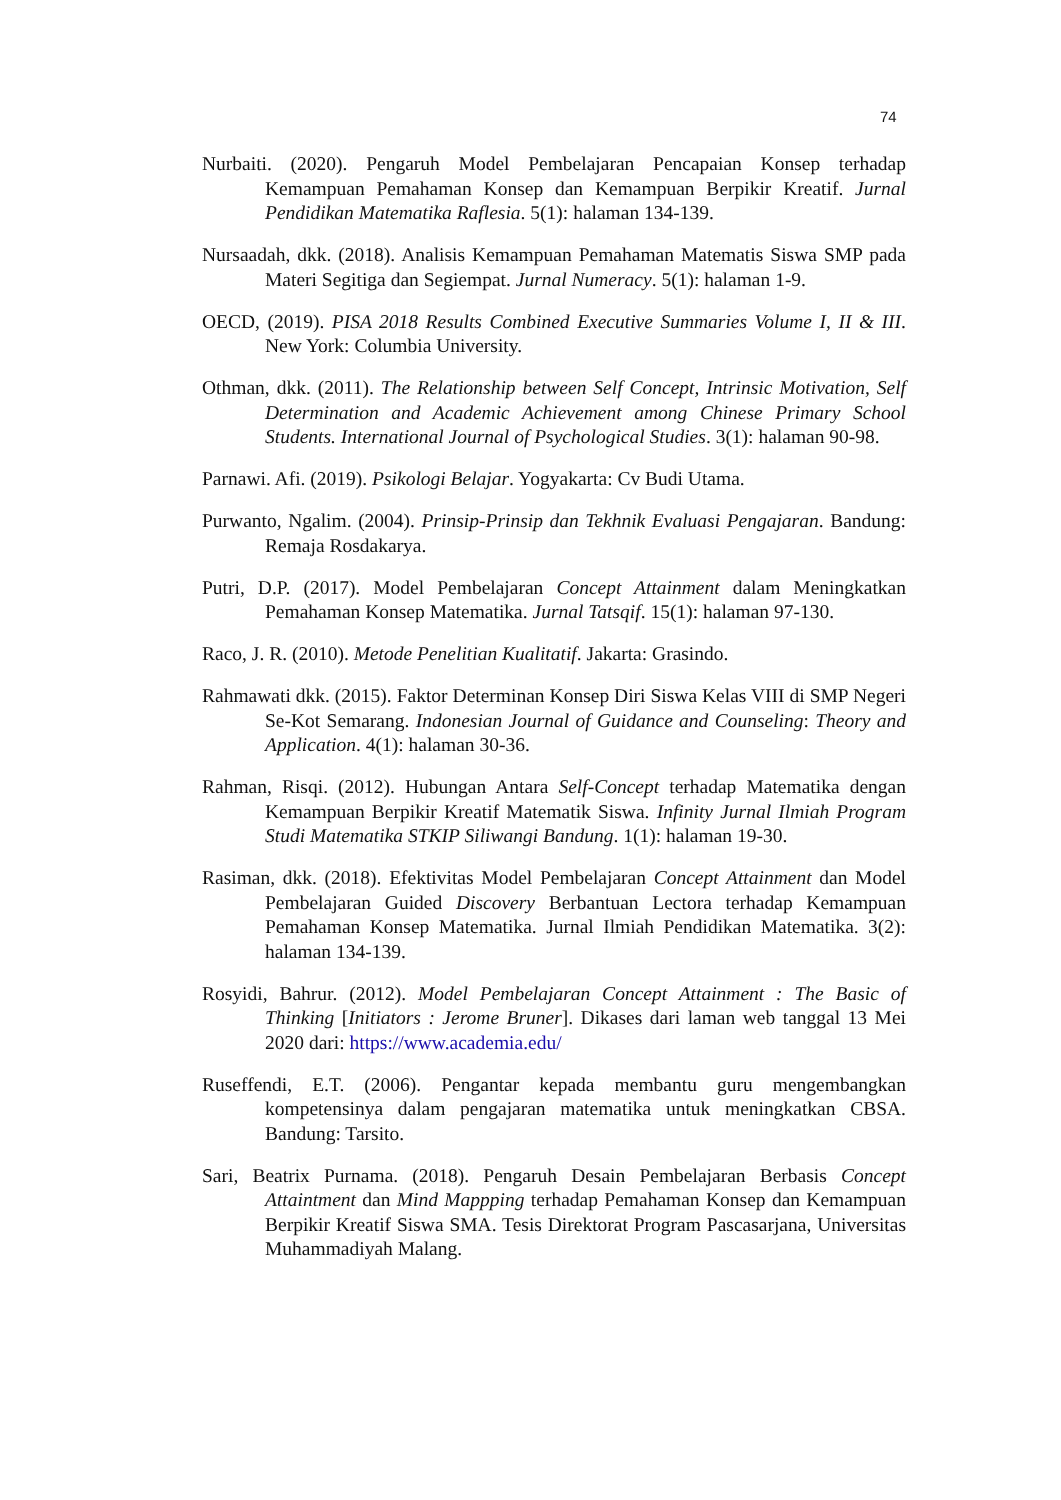74
Nurbaiti. (2020). Pengaruh Model Pembelajaran Pencapaian Konsep terhadap Kemampuan Pemahaman Konsep dan Kemampuan Berpikir Kreatif. Jurnal Pendidikan Matematika Raflesia. 5(1): halaman 134-139.
Nursaadah, dkk. (2018). Analisis Kemampuan Pemahaman Matematis Siswa SMP pada Materi Segitiga dan Segiempat. Jurnal Numeracy. 5(1): halaman 1-9.
OECD, (2019). PISA 2018 Results Combined Executive Summaries Volume I, II & III. New York: Columbia University.
Othman, dkk. (2011). The Relationship between Self Concept, Intrinsic Motivation, Self Determination and Academic Achievement among Chinese Primary School Students. International Journal of Psychological Studies. 3(1): halaman 90-98.
Parnawi. Afi. (2019). Psikologi Belajar. Yogyakarta: Cv Budi Utama.
Purwanto, Ngalim. (2004). Prinsip-Prinsip dan Tekhnik Evaluasi Pengajaran. Bandung: Remaja Rosdakarya.
Putri, D.P. (2017). Model Pembelajaran Concept Attainment dalam Meningkatkan Pemahaman Konsep Matematika. Jurnal Tatsqif. 15(1): halaman 97-130.
Raco, J. R. (2010). Metode Penelitian Kualitatif. Jakarta: Grasindo.
Rahmawati dkk. (2015). Faktor Determinan Konsep Diri Siswa Kelas VIII di SMP Negeri Se-Kot Semarang. Indonesian Journal of Guidance and Counseling: Theory and Application. 4(1): halaman 30-36.
Rahman, Risqi. (2012). Hubungan Antara Self-Concept terhadap Matematika dengan Kemampuan Berpikir Kreatif Matematik Siswa. Infinity Jurnal Ilmiah Program Studi Matematika STKIP Siliwangi Bandung. 1(1): halaman 19-30.
Rasiman, dkk. (2018). Efektivitas Model Pembelajaran Concept Attainment dan Model Pembelajaran Guided Discovery Berbantuan Lectora terhadap Kemampuan Pemahaman Konsep Matematika. Jurnal Ilmiah Pendidikan Matematika. 3(2): halaman 134-139.
Rosyidi, Bahrur. (2012). Model Pembelajaran Concept Attainment : The Basic of Thinking [Initiators : Jerome Bruner]. Dikases dari laman web tanggal 13 Mei 2020 dari: https://www.academia.edu/
Ruseffendi, E.T. (2006). Pengantar kepada membantu guru mengembangkan kompetensinya dalam pengajaran matematika untuk meningkatkan CBSA. Bandung: Tarsito.
Sari, Beatrix Purnama. (2018). Pengaruh Desain Pembelajaran Berbasis Concept Attaintment dan Mind Mappping terhadap Pemahaman Konsep dan Kemampuan Berpikir Kreatif Siswa SMA. Tesis Direktorat Program Pascasarjana, Universitas Muhammadiyah Malang.